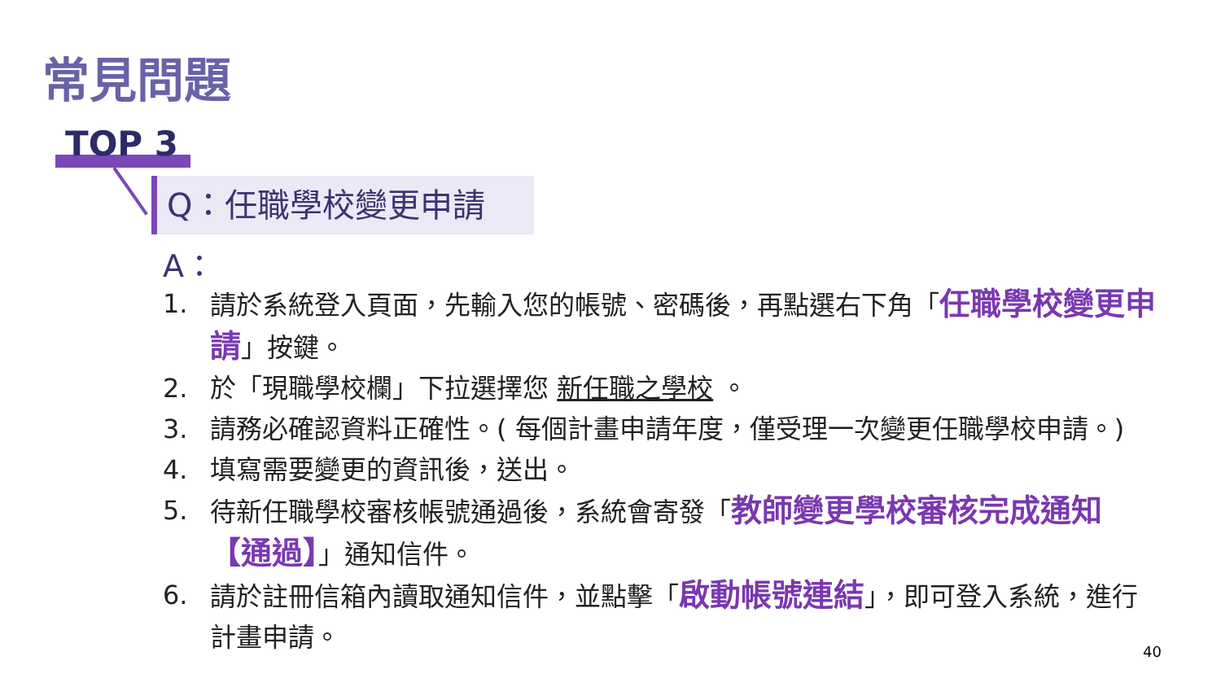常見問題
TOP 3
Q：任職學校變更申請
A：
1. 請於系統登入頁面，先輸入您的帳號、密碼後，再點選右下角「任職學校變更申請」按鍵。
2. 於「現職學校欄」下拉選擇您 新任職之學校 。
3. 請務必確認資料正確性。( 每個計畫申請年度，僅受理一次變更任職學校申請。)
4. 填寫需要變更的資訊後，送出。
5. 待新任職學校審核帳號通過後，系統會寄發「教師變更學校審核完成通知【通過】」通知信件。
6. 請於註冊信箱內讀取通知信件，並點擊「啟動帳號連結」，即可登入系統，進行計畫申請。
40